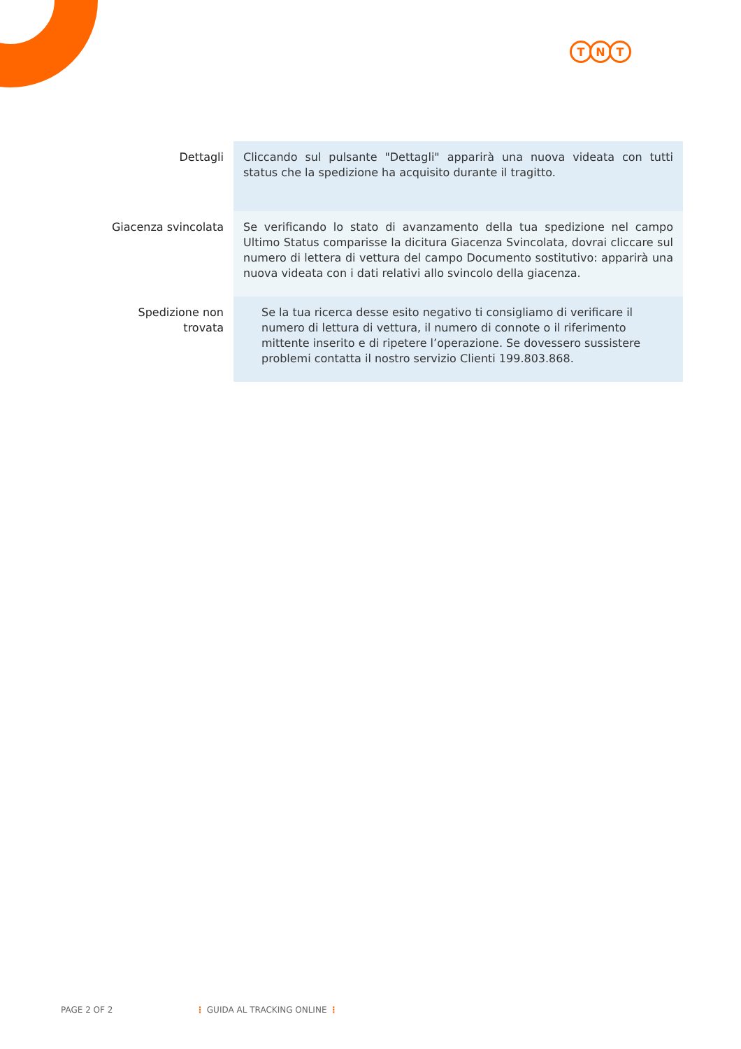T N T
| Dettagli | Cliccando sul pulsante "Dettagli" apparirà una nuova videata con tutti status che la spedizione ha acquisito durante il tragitto. |
| Giacenza svincolata | Se verificando lo stato di avanzamento della tua spedizione nel campo Ultimo Status comparisse la dicitura Giacenza Svincolata, dovrai cliccare sul numero di lettera di vettura del campo Documento sostitutivo: apparirà una nuova videata con i dati relativi allo svincolo della giacenza. |
| Spedizione non trovata | Se la tua ricerca desse esito negativo ti consigliamo di verificare il numero di lettura di vettura, il numero di connote o il riferimento mittente inserito e di ripetere l’operazione. Se dovessero sussistere problemi contatta il nostro servizio Clienti 199.803.868. |
PAGE 2 OF 2 ⋮ GUIDA AL TRACKING ONLINE ⋮